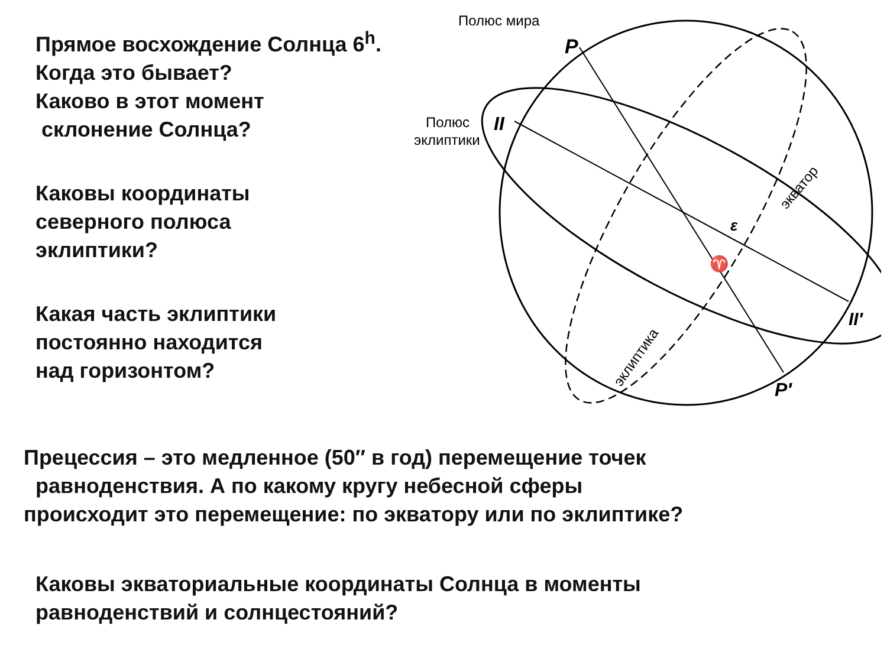Прямое восхождение Солнца 6<sup>h</sup>.
Когда это бывает?
Каково в этот момент
склонение Солнца?
Каковы координаты
северного полюса
эклиптики?
Какая часть эклиптики
постоянно находится
над горизонтом?
Полюс мира
Полюс
эклиптики
P
II
II′
P′
ε
♈
экватор
эклиптика
Прецессия – это медленное (50″ в год) перемещение точек
равноденствия. А по какому кругу небесной сферы
происходит это перемещение: по экватору или по эклиптике?
Каковы экваториальные координаты Солнца в моменты
равноденствий и солнцестояний?